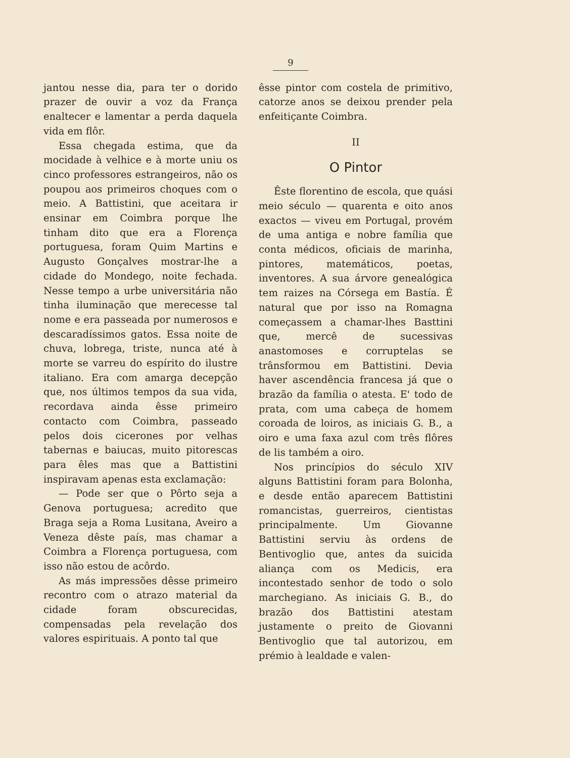9
jantou nesse dia, para ter o dorido prazer de ouvir a voz da França enaltecer e lamentar a perda daquela vida em flôr.
Essa chegada estima, que da mocidade à velhice e à morte uniu os cinco professores estrangeiros, não os poupou aos primeiros choques com o meio. A Battistini, que aceitara ir ensinar em Coimbra porque lhe tinham dito que era a Florença portuguesa, foram Quim Martins e Augusto Gonçalves mostrar-lhe a cidade do Mondego, noite fechada. Nesse tempo a urbe universitária não tinha iluminação que merecesse tal nome e era passeada por numerosos e descaradíssimos gatos. Essa noite de chuva, lobrega, triste, nunca até à morte se varreu do espírito do ilustre italiano. Era com amarga decepção que, nos últimos tempos da sua vida, recordava ainda êsse primeiro contacto com Coimbra, passeado pelos dois cicerones por velhas tabernas e baiucas, muito pitorescas para êles mas que a Battistini inspiravam apenas esta exclamação:
— Pode ser que o Pôrto seja a Genova portuguesa; acredito que Braga seja a Roma Lusitana, Aveiro a Veneza dêste país, mas chamar a Coimbra a Florença portuguesa, com isso não estou de acôrdo.
As más impressões dêsse primeiro recontro com o atrazo material da cidade foram obscurecidas, compensadas pela revelação dos valores espirituais. A ponto tal que
êsse pintor com costela de primitivo, catorze anos se deixou prender pela enfeitiçante Coimbra.
II
O Pintor
Êste florentino de escola, que quási meio século — quarenta e oito anos exactos — viveu em Portugal, provém de uma antiga e nobre família que conta médicos, oficiais de marinha, pintores, matemáticos, poetas, inventores. A sua árvore genealógica tem raizes na Córsega em Bastía. É natural que por isso na Romagna começassem a chamar-lhes Basttini que, mercê de sucessivas anastomoses e corruptelas se trânsformou em Battistini. Devia haver ascendência francesa já que o brazão da família o atesta. E' todo de prata, com uma cabeça de homem coroada de loiros, as iniciais G. B., a oiro e uma faxa azul com três flôres de lis também a oiro.
Nos princípios do século XIV alguns Battistini foram para Bolonha, e desde então aparecem Battistini romancistas, guerreiros, cientistas principalmente. Um Giovanne Battistini serviu às ordens de Bentivoglio que, antes da suicida aliança com os Medicis, era incontestado senhor de todo o solo marchegiano. As iniciais G. B., do brazão dos Battistini atestam justamente o preito de Giovanni Bentivoglio que tal autorizou, em prémio à lealdade e valen-